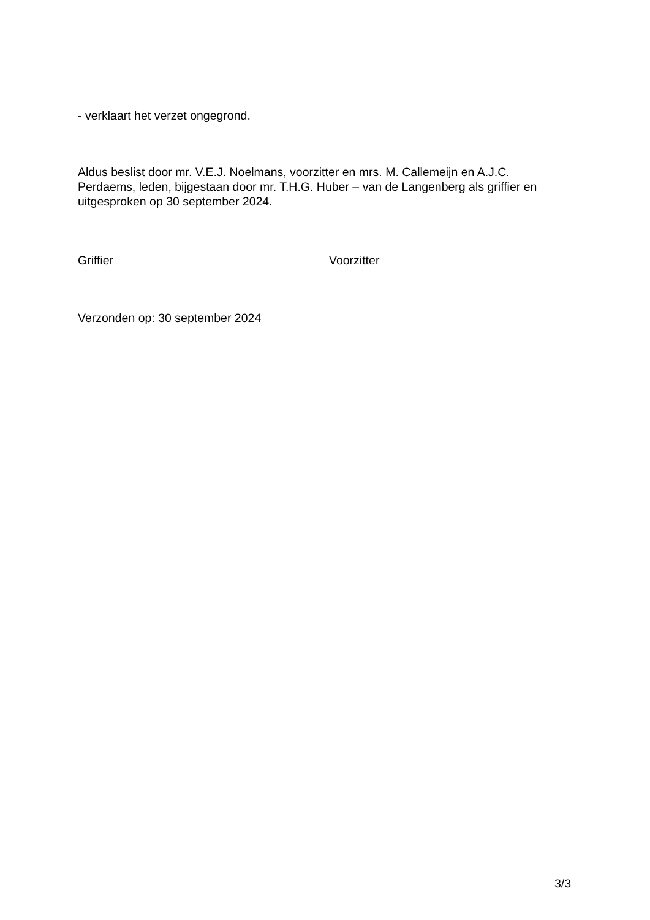- verklaart het verzet ongegrond.
Aldus beslist door mr. V.E.J. Noelmans, voorzitter en mrs. M. Callemeijn en A.J.C. Perdaems, leden, bijgestaan door mr. T.H.G. Huber – van de Langenberg als griffier en uitgesproken op 30 september 2024.
Griffier Voorzitter
Verzonden op: 30 september 2024
3/3